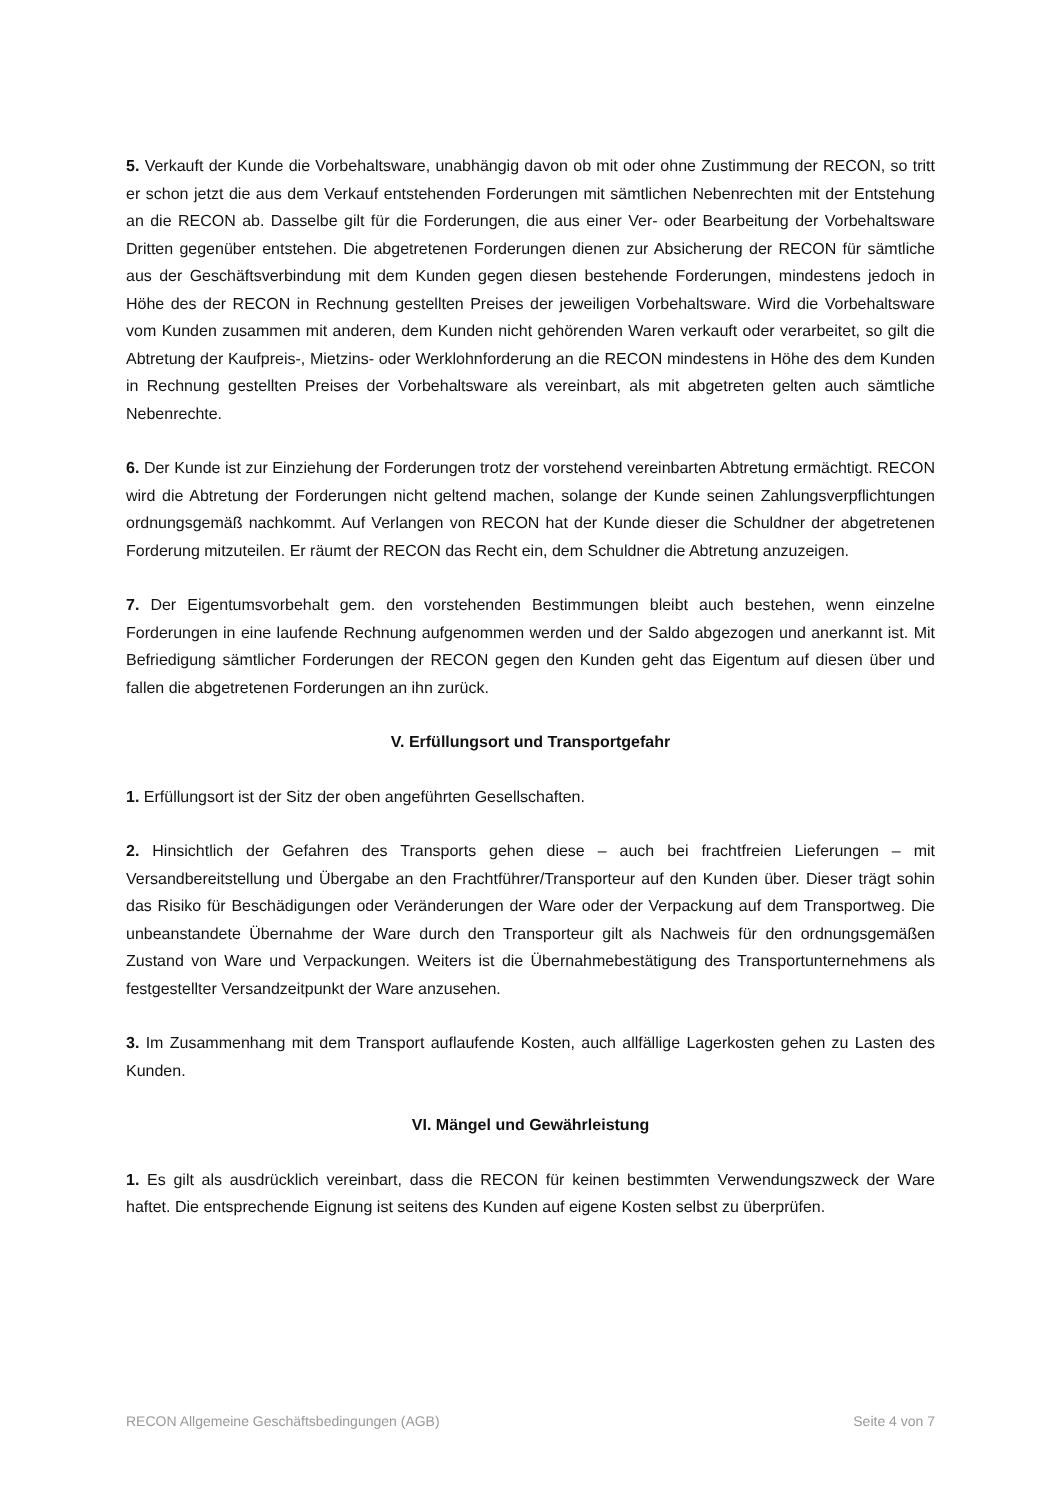5. Verkauft der Kunde die Vorbehaltsware, unabhängig davon ob mit oder ohne Zustimmung der RECON, so tritt er schon jetzt die aus dem Verkauf entstehenden Forderungen mit sämtlichen Nebenrechten mit der Entstehung an die RECON ab. Dasselbe gilt für die Forderungen, die aus einer Ver- oder Bearbeitung der Vorbehaltsware Dritten gegenüber entstehen. Die abgetretenen Forderungen dienen zur Absicherung der RECON für sämtliche aus der Geschäftsverbindung mit dem Kunden gegen diesen bestehende Forderungen, mindestens jedoch in Höhe des der RECON in Rechnung gestellten Preises der jeweiligen Vorbehaltsware. Wird die Vorbehaltsware vom Kunden zusammen mit anderen, dem Kunden nicht gehörenden Waren verkauft oder verarbeitet, so gilt die Abtretung der Kaufpreis-, Mietzins- oder Werklohnforderung an die RECON mindestens in Höhe des dem Kunden in Rechnung gestellten Preises der Vorbehaltsware als vereinbart, als mit abgetreten gelten auch sämtliche Nebenrechte.
6. Der Kunde ist zur Einziehung der Forderungen trotz der vorstehend vereinbarten Abtretung ermächtigt. RECON wird die Abtretung der Forderungen nicht geltend machen, solange der Kunde seinen Zahlungsverpflichtungen ordnungsgemäß nachkommt. Auf Verlangen von RECON hat der Kunde dieser die Schuldner der abgetretenen Forderung mitzuteilen. Er räumt der RECON das Recht ein, dem Schuldner die Abtretung anzuzeigen.
7. Der Eigentumsvorbehalt gem. den vorstehenden Bestimmungen bleibt auch bestehen, wenn einzelne Forderungen in eine laufende Rechnung aufgenommen werden und der Saldo abgezogen und anerkannt ist. Mit Befriedigung sämtlicher Forderungen der RECON gegen den Kunden geht das Eigentum auf diesen über und fallen die abgetretenen Forderungen an ihn zurück.
V. Erfüllungsort und Transportgefahr
1. Erfüllungsort ist der Sitz der oben angeführten Gesellschaften.
2. Hinsichtlich der Gefahren des Transports gehen diese – auch bei frachtfreien Lieferungen – mit Versandbereitstellung und Übergabe an den Frachtführer/Transporteur auf den Kunden über. Dieser trägt sohin das Risiko für Beschädigungen oder Veränderungen der Ware oder der Verpackung auf dem Transportweg. Die unbeanstandete Übernahme der Ware durch den Transporteur gilt als Nachweis für den ordnungsgemäßen Zustand von Ware und Verpackungen. Weiters ist die Übernahmebestätigung des Transportunternehmens als festgestellter Versandzeitpunkt der Ware anzusehen.
3. Im Zusammenhang mit dem Transport auflaufende Kosten, auch allfällige Lagerkosten gehen zu Lasten des Kunden.
VI. Mängel und Gewährleistung
1. Es gilt als ausdrücklich vereinbart, dass die RECON für keinen bestimmten Verwendungszweck der Ware haftet. Die entsprechende Eignung ist seitens des Kunden auf eigene Kosten selbst zu überprüfen.
RECON Allgemeine Geschäftsbedingungen (AGB) Seite 4 von 7